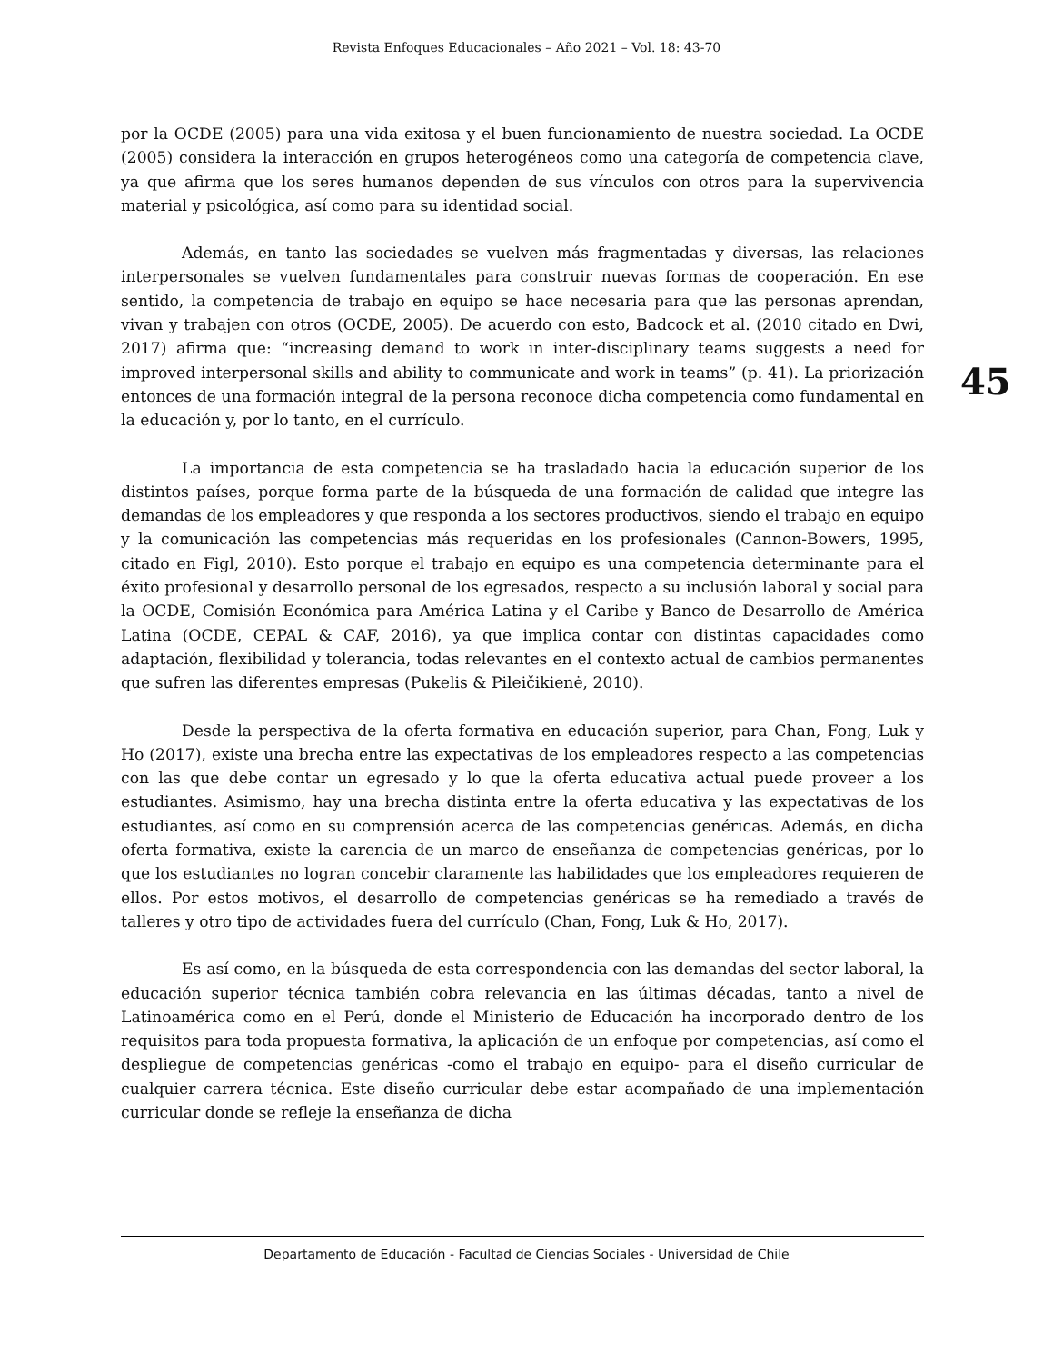Revista Enfoques Educacionales – Año 2021 – Vol. 18: 43-70
por la OCDE (2005) para una vida exitosa y el buen funcionamiento de nuestra sociedad. La OCDE (2005) considera la interacción en grupos heterogéneos como una categoría de competencia clave, ya que afirma que los seres humanos dependen de sus vínculos con otros para la supervivencia material y psicológica, así como para su identidad social.
Además, en tanto las sociedades se vuelven más fragmentadas y diversas, las relaciones interpersonales se vuelven fundamentales para construir nuevas formas de cooperación. En ese sentido, la competencia de trabajo en equipo se hace necesaria para que las personas aprendan, vivan y trabajen con otros (OCDE, 2005). De acuerdo con esto, Badcock et al. (2010 citado en Dwi, 2017) afirma que: “increasing demand to work in inter-disciplinary teams suggests a need for improved interpersonal skills and ability to communicate and work in teams” (p. 41). La priorización entonces de una formación integral de la persona reconoce dicha competencia como fundamental en la educación y, por lo tanto, en el currículo.
La importancia de esta competencia se ha trasladado hacia la educación superior de los distintos países, porque forma parte de la búsqueda de una formación de calidad que integre las demandas de los empleadores y que responda a los sectores productivos, siendo el trabajo en equipo y la comunicación las competencias más requeridas en los profesionales (Cannon-Bowers, 1995, citado en Figl, 2010). Esto porque el trabajo en equipo es una competencia determinante para el éxito profesional y desarrollo personal de los egresados, respecto a su inclusión laboral y social para la OCDE, Comisión Económica para América Latina y el Caribe y Banco de Desarrollo de América Latina (OCDE, CEPAL & CAF, 2016), ya que implica contar con distintas capacidades como adaptación, flexibilidad y tolerancia, todas relevantes en el contexto actual de cambios permanentes que sufren las diferentes empresas (Pukelis & Pileičikienė, 2010).
Desde la perspectiva de la oferta formativa en educación superior, para Chan, Fong, Luk y Ho (2017), existe una brecha entre las expectativas de los empleadores respecto a las competencias con las que debe contar un egresado y lo que la oferta educativa actual puede proveer a los estudiantes. Asimismo, hay una brecha distinta entre la oferta educativa y las expectativas de los estudiantes, así como en su comprensión acerca de las competencias genéricas. Además, en dicha oferta formativa, existe la carencia de un marco de enseñanza de competencias genéricas, por lo que los estudiantes no logran concebir claramente las habilidades que los empleadores requieren de ellos. Por estos motivos, el desarrollo de competencias genéricas se ha remediado a través de talleres y otro tipo de actividades fuera del currículo (Chan, Fong, Luk & Ho, 2017).
Es así como, en la búsqueda de esta correspondencia con las demandas del sector laboral, la educación superior técnica también cobra relevancia en las últimas décadas, tanto a nivel de Latinoamérica como en el Perú, donde el Ministerio de Educación ha incorporado dentro de los requisitos para toda propuesta formativa, la aplicación de un enfoque por competencias, así como el despliegue de competencias genéricas -como el trabajo en equipo- para el diseño curricular de cualquier carrera técnica. Este diseño curricular debe estar acompañado de una implementación curricular donde se refleje la enseñanza de dicha
45
Departamento de Educación - Facultad de Ciencias Sociales - Universidad de Chile